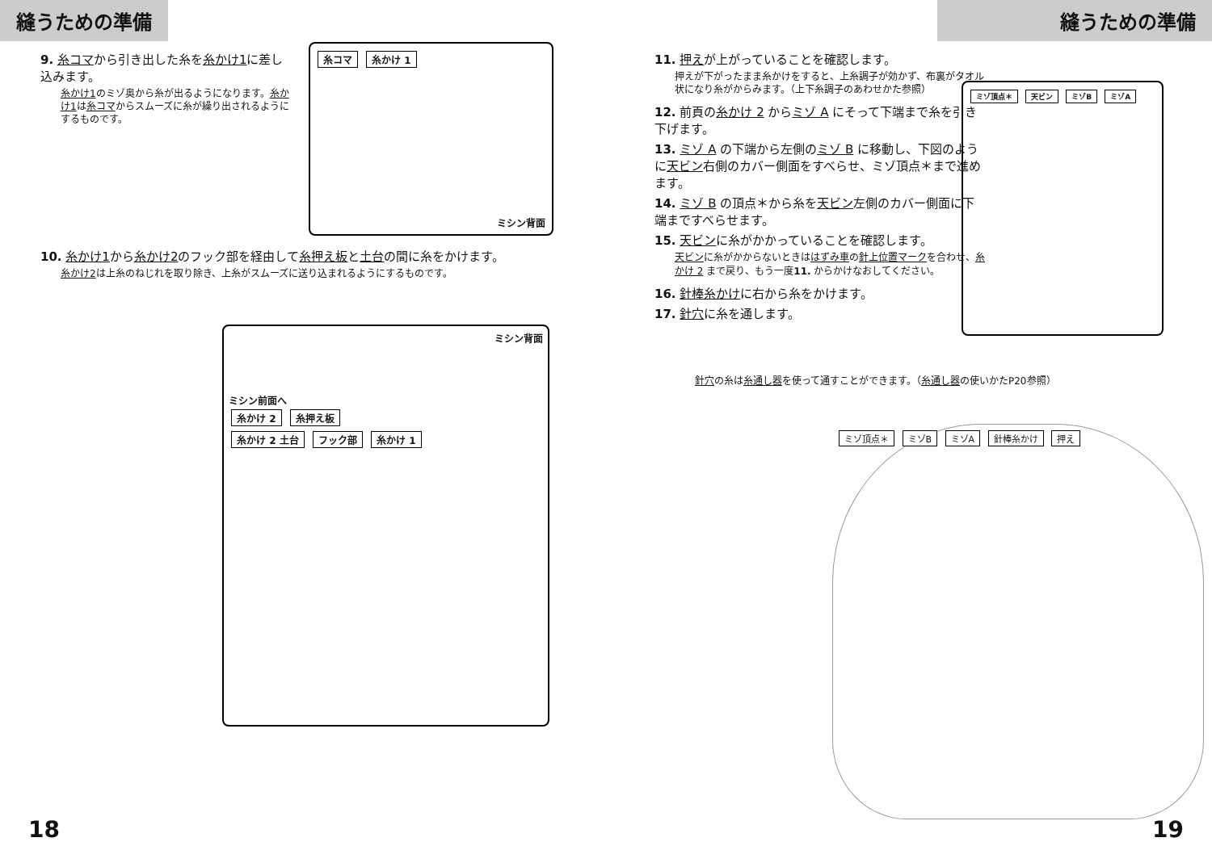縫うための準備
9. 糸コマから引き出した糸を糸かけ1に差し込みます。
糸かけ1のミゾ奥から糸が出るようになります。糸かけ1は糸コマからスムーズに糸が繰り出されるようにするものです。
糸コマ 糸かけ 1
ミシン背面
10. 糸かけ1から糸かけ2のフック部を経由して糸押え板と土台の間に糸をかけます。
糸かけ2は上糸のねじれを取り除き、上糸がスムーズに送り込まれるようにするものです。
ミシン背面
ミシン前面へ
糸かけ 2 糸押え板
糸かけ 2 土台 フック部 糸かけ 1
18
縫うための準備
11. 押えが上がっていることを確認します。
押えが下がったまま糸かけをすると、上糸調子が効かず、布裏がタオル状になり糸がからみます。（上下糸調子のあわせかた参照）
12. 前頁の糸かけ 2 からミゾ A にそって下端まで糸を引き下げます。
13. ミゾ A の下端から左側のミゾ B に移動し、下図のように天ビン右側のカバー側面をすべらせ、ミゾ頂点＊まで進めます。
14. ミゾ B の頂点＊から糸を天ビン左側のカバー側面に下端まですべらせます。
15. 天ビンに糸がかかっていることを確認します。
天ビンに糸がかからないときははずみ車の針上位置マークを合わせ、糸かけ 2 まで戻り、もう一度11. からかけなおしてください。
16. 針棒糸かけに右から糸をかけます。
17. 針穴に糸を通します。
針穴の糸は糸通し器を使って通すことができます。（糸通し器の使いかたP20参照）
ミゾ頂点＊ 天ビン ミゾB ミゾA
ミゾ頂点＊ ミゾB ミゾA 針棒糸かけ 押え
19